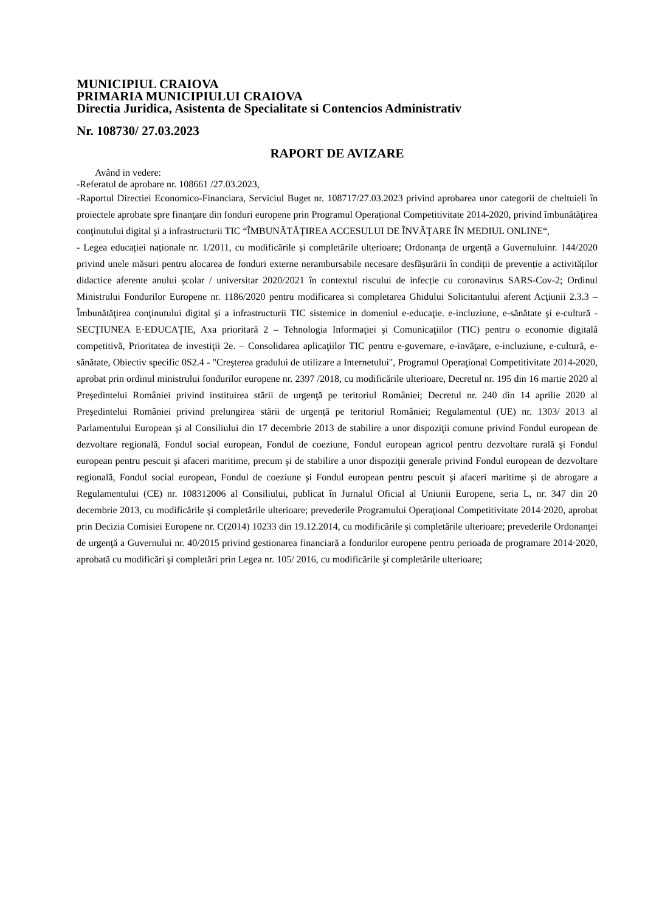MUNICIPIUL CRAIOVA
PRIMARIA MUNICIPIULUI CRAIOVA
Directia Juridica, Asistenta de Specialitate si Contencios Administrativ
Nr. 108730/ 27.03.2023
RAPORT DE AVIZARE
Având in vedere:
-Referatul de aprobare nr. 108661 /27.03.2023,
-Raportul Directiei Economico-Financiara, Serviciul Buget nr. 108717/27.03.2023 privind aprobarea unor categorii de cheltuieli în proiectele aprobate spre finanţare din fonduri europene prin Programul Operaţional Competitivitate 2014-2020, privind îmbunătăţirea conţinutului digital şi a infrastructurii TIC “ÎMBUNĂTĂŢIREA ACCESULUI DE ÎNVĂŢARE ÎN MEDIUL ONLINE“,
- Legea educației naționale nr. 1/2011, cu modificările și completările ulterioare; Ordonanța de urgență a Guvernuluinr. 144/2020 privind unele măsuri pentru alocarea de fonduri externe nerambursabile necesare desfășurării în condiții de prevenție a activităților didactice aferente anului școlar / universitar 2020/2021 în contextul riscului de infecție cu coronavirus SARS-Cov-2; Ordinul Ministrului Fondurilor Europene nr. 1186/2020 pentru modificarea si completarea Ghidului Solicitantului aferent Acţiunii 2.3.3 – Îmbunătăţirea conţinutului digital şi a infrastructurii TIC sistemice in domeniul e-educaţie. e-incluziune, e-sănătate şi e-cultură - SECŢIUNEA E·EDUCAŢIE, Axa prioritară 2 – Tehnologia Informaţiei şi Comunicaţiilor (TIC) pentru o economie digitală competitivă, Prioritatea de investiţii 2e. – Consolidarea aplicaţiilor TIC pentru e-guvernare, e-invăţare, e-incluziune, e-cultură, e-sănătate, Obiectiv specific 0S2.4 - "Creşterea gradului de utilizare a Internetului", Programul Operaţional Competitivitate 2014-2020, aprobat prin ordinul ministrului fondurilor europene nr. 2397 /2018, cu modificările ulterioare, Decretul nr. 195 din 16 martie 2020 al Președintelui României privind instituirea stării de urgenţă pe teritoriul României; Decretul nr. 240 din 14 aprilie 2020 al Președintelui României privind prelungirea stării de urgență pe teritoriul României; Regulamentul (UE) nr. 1303/ 2013 al Parlamentului European şi al Consiliului din 17 decembrie 2013 de stabilire a unor dispoziţii comune privind Fondul european de dezvoltare regională, Fondul social european, Fondul de coeziune, Fondul european agricol pentru dezvoltare rurală şi Fondul european pentru pescuit şi afaceri maritime, precum şi de stabilire a unor dispoziţii generale privind Fondul european de dezvoltare regională, Fondul social european, Fondul de coeziune şi Fondul european pentru pescuit şi afaceri maritime şi de abrogare a Regulamentului (CE) nr. 108312006 al Consiliului, publicat în Jurnalul Oficial al Uniunii Europene, seria L, nr. 347 din 20 decembrie 2013, cu modificările şi completările ulterioare; prevederile Programului Operaţional Competitivitate 2014·2020, aprobat prin Decizia Comisiei Europene nr. C(2014) 10233 din 19.12.2014, cu modificările şi completările ulterioare; prevederile Ordonanţei de urgenţă a Guvernului nr. 40/2015 privind gestionarea financiară a fondurilor europene pentru perioada de programare 2014·2020, aprobată cu modificări şi completări prin Legea nr. 105/ 2016, cu modificările şi completările ulterioare;